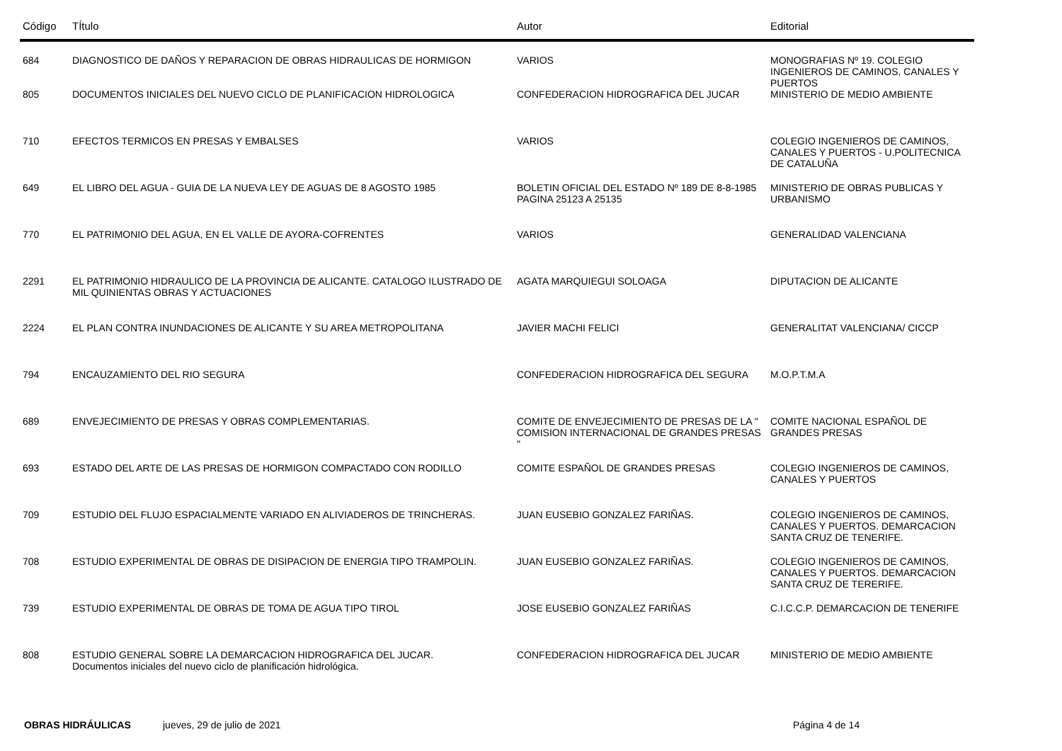| Código | TÍtulo | Autor | Editorial |
| --- | --- | --- | --- |
| 684 | DIAGNOSTICO DE DAÑOS Y REPARACION DE OBRAS HIDRAULICAS DE HORMIGON | VARIOS | MONOGRAFIAS Nº 19. COLEGIO INGENIEROS DE CAMINOS, CANALES Y PUERTOS |
| 805 | DOCUMENTOS INICIALES DEL NUEVO CICLO DE PLANIFICACION HIDROLOGICA | CONFEDERACION HIDROGRAFICA DEL JUCAR | MINISTERIO DE MEDIO AMBIENTE |
| 710 | EFECTOS TERMICOS EN PRESAS Y EMBALSES | VARIOS | COLEGIO INGENIEROS DE CAMINOS, CANALES Y PUERTOS - U.POLITECNICA DE CATALUÑA |
| 649 | EL LIBRO DEL AGUA - GUIA DE LA NUEVA LEY DE AGUAS DE 8 AGOSTO 1985 | BOLETIN OFICIAL DEL ESTADO Nº 189 DE 8-8-1985 PAGINA 25123 A 25135 | MINISTERIO DE OBRAS PUBLICAS Y URBANISMO |
| 770 | EL PATRIMONIO DEL AGUA, EN EL VALLE DE AYORA-COFRENTES | VARIOS | GENERALIDAD VALENCIANA |
| 2291 | EL PATRIMONIO HIDRAULICO DE LA PROVINCIA DE ALICANTE. CATALOGO ILUSTRADO DE MIL QUINIENTAS OBRAS Y ACTUACIONES | AGATA MARQUIEGUI SOLOAGA | DIPUTACION DE ALICANTE |
| 2224 | EL PLAN CONTRA INUNDACIONES DE ALICANTE Y SU AREA METROPOLITANA | JAVIER MACHI FELICI | GENERALITAT VALENCIANA/ CICCP |
| 794 | ENCAUZAMIENTO DEL RIO SEGURA | CONFEDERACION HIDROGRAFICA DEL SEGURA | M.O.P.T.M.A |
| 689 | ENVEJECIMIENTO DE PRESAS Y OBRAS COMPLEMENTARIAS. | COMITE DE ENVEJECIMIENTO DE PRESAS DE LA " COMISION INTERNACIONAL DE GRANDES PRESAS " | COMITE NACIONAL ESPAÑOL DE GRANDES PRESAS |
| 693 | ESTADO DEL ARTE DE LAS PRESAS DE HORMIGON COMPACTADO CON RODILLO | COMITE ESPAÑOL DE GRANDES PRESAS | COLEGIO INGENIEROS DE CAMINOS, CANALES Y PUERTOS |
| 709 | ESTUDIO DEL FLUJO ESPACIALMENTE VARIADO EN ALIVIADEROS DE TRINCHERAS. | JUAN EUSEBIO GONZALEZ FARIÑAS. | COLEGIO INGENIEROS DE CAMINOS, CANALES Y PUERTOS. DEMARCACION SANTA CRUZ DE TENERIFE. |
| 708 | ESTUDIO EXPERIMENTAL DE OBRAS DE DISIPACION DE ENERGIA TIPO TRAMPOLIN. | JUAN EUSEBIO GONZALEZ FARIÑAS. | COLEGIO INGENIEROS DE CAMINOS, CANALES Y PUERTOS. DEMARCACION SANTA CRUZ DE TERERIFE. |
| 739 | ESTUDIO EXPERIMENTAL DE OBRAS DE TOMA DE AGUA TIPO TIROL | JOSE EUSEBIO GONZALEZ FARIÑAS | C.I.C.C.P. DEMARCACION DE TENERIFE |
| 808 | ESTUDIO GENERAL SOBRE LA DEMARCACION HIDROGRAFICA DEL JUCAR. Documentos iniciales del nuevo ciclo de planificación hidrológica. | CONFEDERACION HIDROGRAFICA DEL JUCAR | MINISTERIO DE MEDIO AMBIENTE |
OBRAS HIDRÁULICAS jueves, 29 de julio de 2021 Página 4 de 14